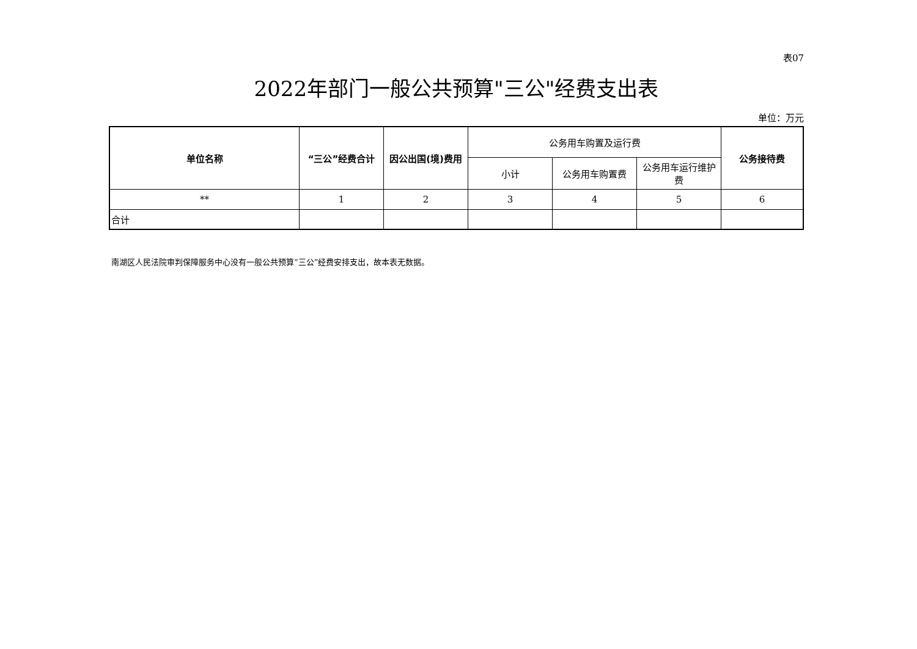表07
2022年部门一般公共预算"三公"经费支出表
单位：万元
| 单位名称 | “三公”经费合计 | 因公出国(境)费用 | 公务用车购置及运行费 | | | 公务接待费 |
| --- | --- | --- | --- | --- | --- | --- |
| | | | 小计 | 公务用车购置费 | 公务用车运行维护费 | |
| ** | 1 | 2 | 3 | 4 | 5 | 6 |
| 合计 | | | | | | |
南湖区人民法院审判保障服务中心没有一般公共预算“三公”经费安排支出，故本表无数据。